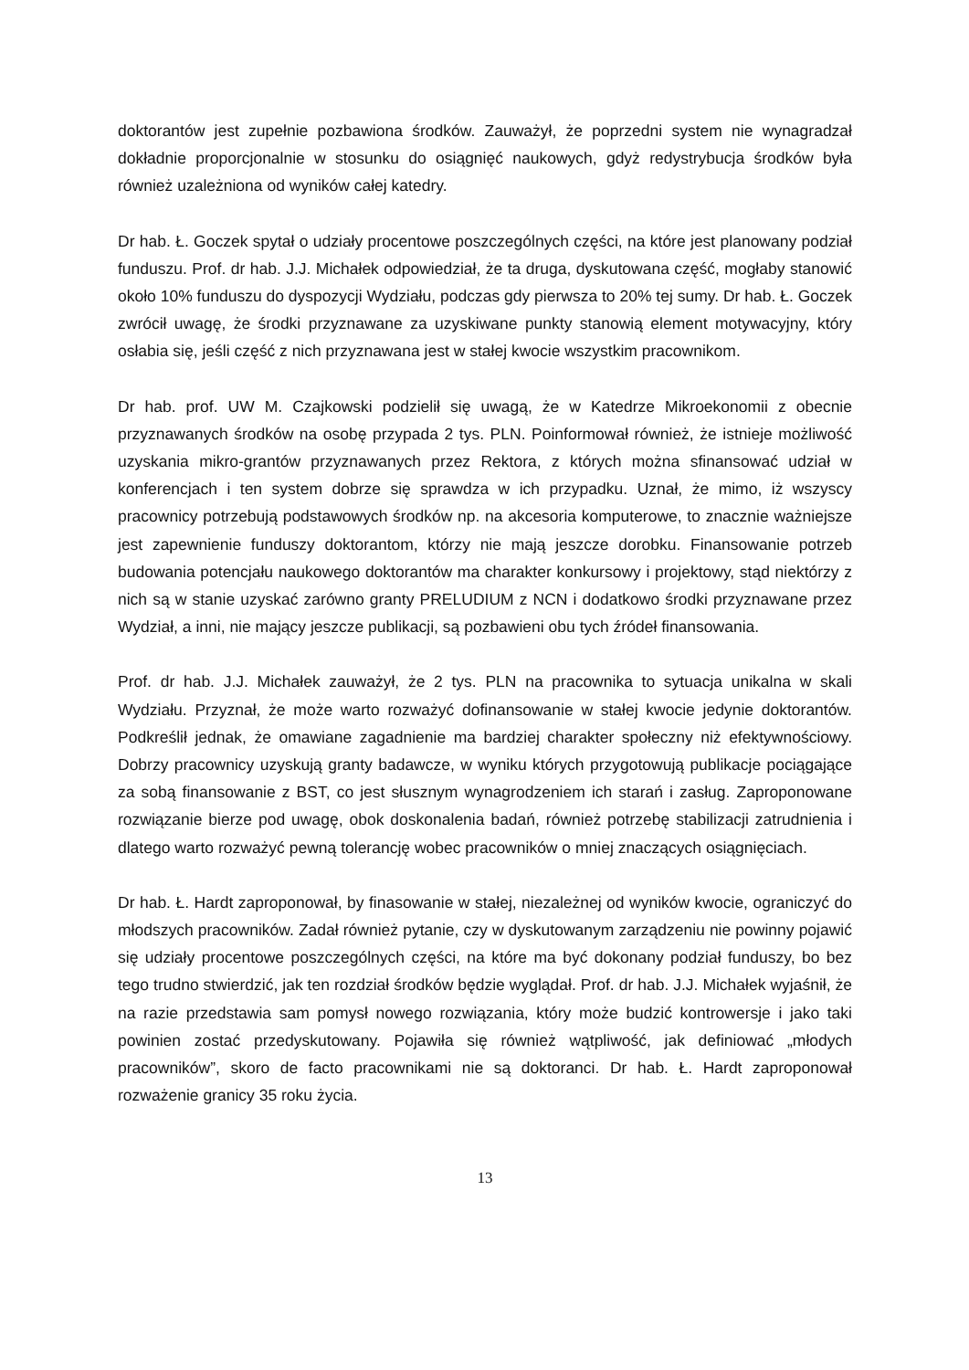doktorantów jest zupełnie pozbawiona środków. Zauważył, że poprzedni system nie wynagradzał dokładnie proporcjonalnie w stosunku do osiągnięć naukowych, gdyż redystrybucja środków była również uzależniona od wyników całej katedry.
Dr hab. Ł. Goczek spytał o udziały procentowe poszczególnych części, na które jest planowany podział funduszu. Prof. dr hab. J.J. Michałek odpowiedział, że ta druga, dyskutowana część, mogłaby stanowić około 10% funduszu do dyspozycji Wydziału, podczas gdy pierwsza to 20% tej sumy. Dr hab. Ł. Goczek zwrócił uwagę, że środki przyznawane za uzyskiwane punkty stanowią element motywacyjny, który osłabia się, jeśli część z nich przyznawana jest w stałej kwocie wszystkim pracownikom.
Dr hab. prof. UW M. Czajkowski podzielił się uwagą, że w Katedrze Mikroekonomii z obecnie przyznawanych środków na osobę przypada 2 tys. PLN. Poinformował również, że istnieje możliwość uzyskania mikro-grantów przyznawanych przez Rektora, z których można sfinansować udział w konferencjach i ten system dobrze się sprawdza w ich przypadku. Uznał, że mimo, iż wszyscy pracownicy potrzebują podstawowych środków np. na akcesoria komputerowe, to znacznie ważniejsze jest zapewnienie funduszy doktorantom, którzy nie mają jeszcze dorobku. Finansowanie potrzeb budowania potencjału naukowego doktorantów ma charakter konkursowy i projektowy, stąd niektórzy z nich są w stanie uzyskać zarówno granty PRELUDIUM z NCN i dodatkowo środki przyznawane przez Wydział, a inni, nie mający jeszcze publikacji, są pozbawieni obu tych źródeł finansowania.
Prof. dr hab. J.J. Michałek zauważył, że 2 tys. PLN na pracownika to sytuacja unikalna w skali Wydziału. Przyznał, że może warto rozważyć dofinansowanie w stałej kwocie jedynie doktorantów. Podkreślił jednak, że omawiane zagadnienie ma bardziej charakter społeczny niż efektywnościowy. Dobrzy pracownicy uzyskują granty badawcze, w wyniku których przygotowują publikacje pociągające za sobą finansowanie z BST, co jest słusznym wynagrodzeniem ich starań i zasług. Zaproponowane rozwiązanie bierze pod uwagę, obok doskonalenia badań, również potrzebę stabilizacji zatrudnienia i dlatego warto rozważyć pewną tolerancję wobec pracowników o mniej znaczących osiągnięciach.
Dr hab. Ł. Hardt zaproponował, by finasowanie w stałej, niezależnej od wyników kwocie, ograniczyć do młodszych pracowników. Zadał również pytanie, czy w dyskutowanym zarządzeniu nie powinny pojawić się udziały procentowe poszczególnych części, na które ma być dokonany podział funduszy, bo bez tego trudno stwierdzić, jak ten rozdział środków będzie wyglądał. Prof. dr hab. J.J. Michałek wyjaśnił, że na razie przedstawia sam pomysł nowego rozwiązania, który może budzić kontrowersje i jako taki powinien zostać przedyskutowany. Pojawiła się również wątpliwość, jak definiować „młodych pracowników”, skoro de facto pracownikami nie są doktoranci. Dr hab. Ł. Hardt zaproponował rozważenie granicy 35 roku życia.
13